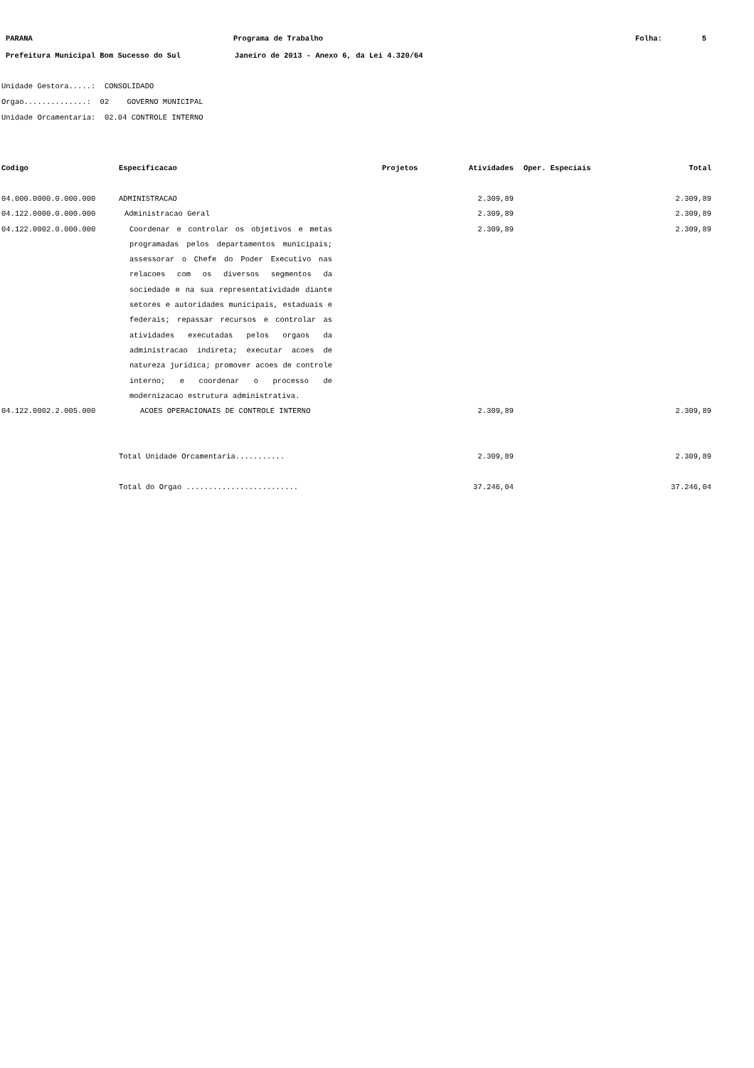PARANA Programa de Trabalho Folha: 5
Prefeitura Municipal Bom Sucesso do Sul Janeiro de 2013 - Anexo 6, da Lei 4.320/64
Unidade Gestora.....: CONSOLIDADO
Orgao..............: 02 GOVERNO MUNICIPAL
Unidade Orcamentaria: 02.04 CONTROLE INTERNO
| Codigo | Especificacao | Projetos | Atividades | Oper. Especiais | Total |
| --- | --- | --- | --- | --- | --- |
| 04.000.0000.0.000.000 | ADMINISTRACAO | | 2.309,89 | | 2.309,89 |
| 04.122.0000.0.000.000 | Administracao Geral | | 2.309,89 | | 2.309,89 |
| 04.122.0002.0.000.000 | Coordenar e controlar os objetivos e metas programadas pelos departamentos municipais; assessorar o Chefe do Poder Executivo nas relacoes com os diversos segmentos da sociedade e na sua representatividade diante setores e autoridades municipais, estaduais e federais; repassar recursos e controlar as atividades executadas pelos orgaos da administracao indireta; executar acoes de natureza juridica; promover acoes de controle interno; e coordenar o processo de modernizacao estrutura administrativa. | | 2.309,89 | | 2.309,89 |
| 04.122.0002.2.005.000 | ACOES OPERACIONAIS DE CONTROLE INTERNO | | 2.309,89 | | 2.309,89 |
| | Total Unidade Orcamentaria........... | | 2.309,89 | | 2.309,89 |
| | Total do Orgao ......................... | | 37.246,04 | | 37.246,04 |